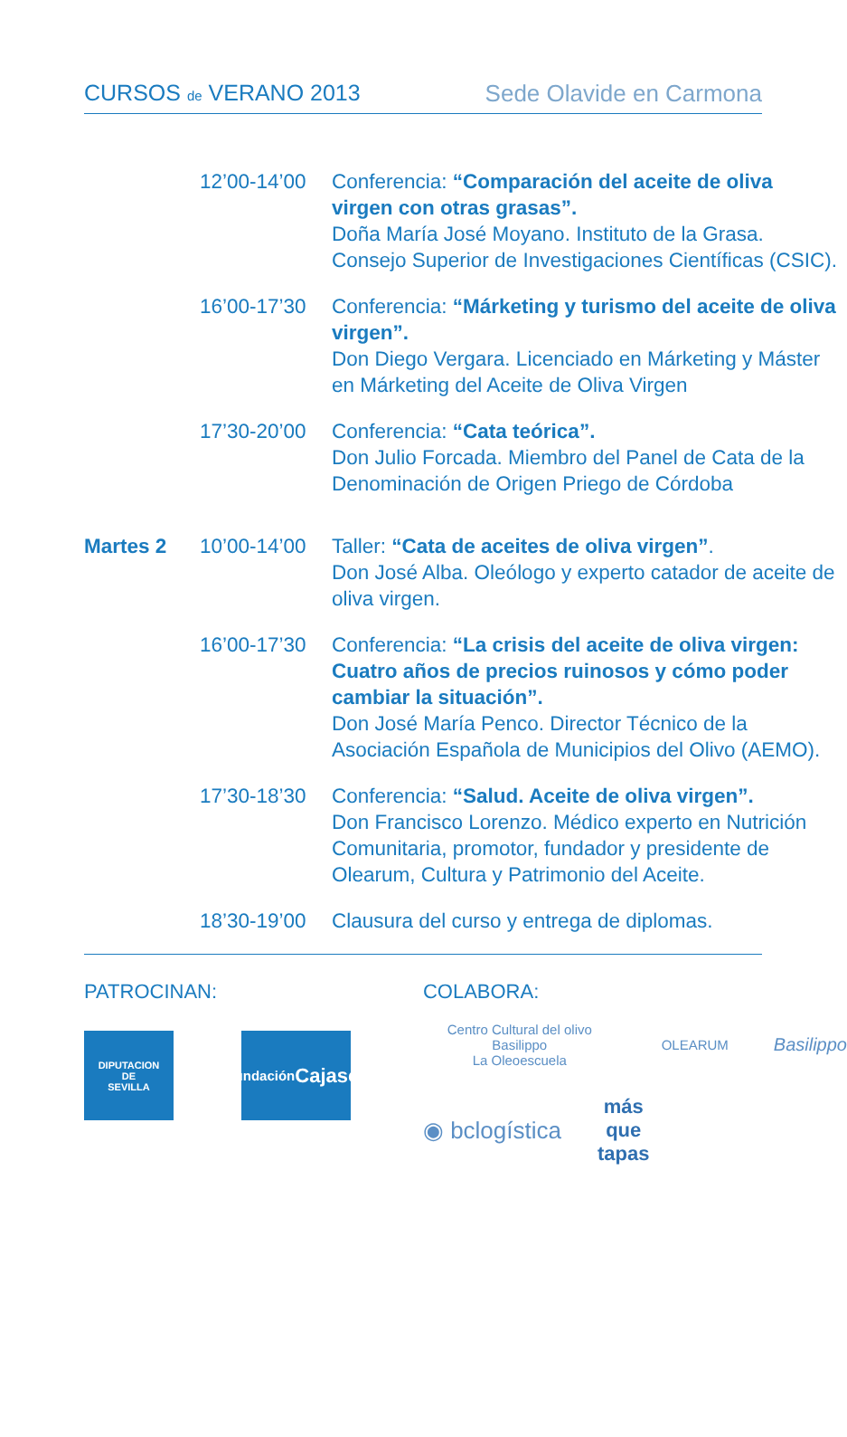CURSOS de VERANO 2013 Sede Olavide en Carmona
12’00-14’00
Conferencia: “Comparación del aceite de oliva virgen con otras grasas”.
Doña María José Moyano. Instituto de la Grasa. Consejo Superior de Investigaciones Científicas (CSIC).
16’00-17’30
Conferencia: “Márketing y turismo del aceite de oliva virgen”.
Don Diego Vergara. Licenciado en Márketing y Máster en Márketing del Aceite de Oliva Virgen
17’30-20’00
Conferencia: “Cata teórica”.
Don Julio Forcada. Miembro del Panel de Cata de la Denominación de Origen Priego de Córdoba
Martes 2 10’00-14’00
Taller: “Cata de aceites de oliva virgen”.
Don José Alba. Oleólogo y experto catador de aceite de oliva virgen.
16’00-17’30
Conferencia: “La crisis del aceite de oliva virgen: Cuatro años de precios ruinosos y cómo poder cambiar la situación”.
Don José María Penco. Director Técnico de la Asociación Española de Municipios del Olivo (AEMO).
17’30-18’30
Conferencia: “Salud. Aceite de oliva virgen”.
Don Francisco Lorenzo. Médico experto en Nutrición Comunitaria, promotor, fundador y presidente de Olearum, Cultura y Patrimonio del Aceite.
18’30-19’00
Clausura del curso y entrega de diplomas.
PATROCINAN:
DIPUTACION
DE
SEVILLA
Fundación
Cajasol
COLABORA:
Centro Cultural del olivo Basilippo
La Oleoescuela
OLEARUM
Basilippo
◉ bclogística
más
que
tapas